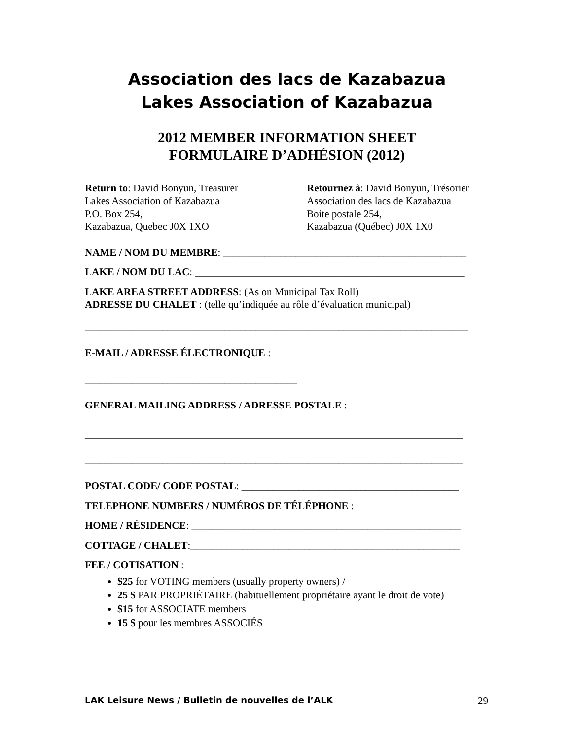Association des lacs de Kazabazua
Lakes Association of Kazabazua
2012 MEMBER INFORMATION SHEET
FORMULAIRE D’ADHÉSION (2012)
Return to: David Bonyun, Treasurer
Lakes Association of Kazabazua
P.O. Box 254,
Kazabazua, Quebec J0X 1XO
Retournez à: David Bonyun, Trésorier
Association des lacs de Kazabazua
Boite postale 254,
Kazabazua (Québec) J0X 1X0
NAME / NOM DU MEMBRE: _______________________________________________
LAKE / NOM DU LAC: ____________________________________________________
LAKE AREA STREET ADDRESS: (As on Municipal Tax Roll)
ADRESSE DU CHALET : (telle qu’indiquée au rôle d’évaluation municipal)
__________________________________________________________________________
E-MAIL / ADRESSE ÉLECTRONIQUE :
_________________________________________
GENERAL MAILING ADDRESS / ADRESSE POSTALE :
_________________________________________________________________________
_________________________________________________________________________
POSTAL CODE/ CODE POSTAL: __________________________________________
TELEPHONE NUMBERS / NUMÉROS DE TÉLÉPHONE :
HOME / RÉSIDENCE: ____________________________________________________
COTTAGE / CHALET:____________________________________________________
FEE / COTISATION :
$25 for VOTING members (usually property owners) /
25 $ PAR PROPRIÉTAIRE (habituellement propriétaire ayant le droit de vote)
$15 for ASSOCIATE members
15 $ pour les membres ASSOCIÉS
LAK Leisure News / Bulletin de nouvelles de l’ALK 29